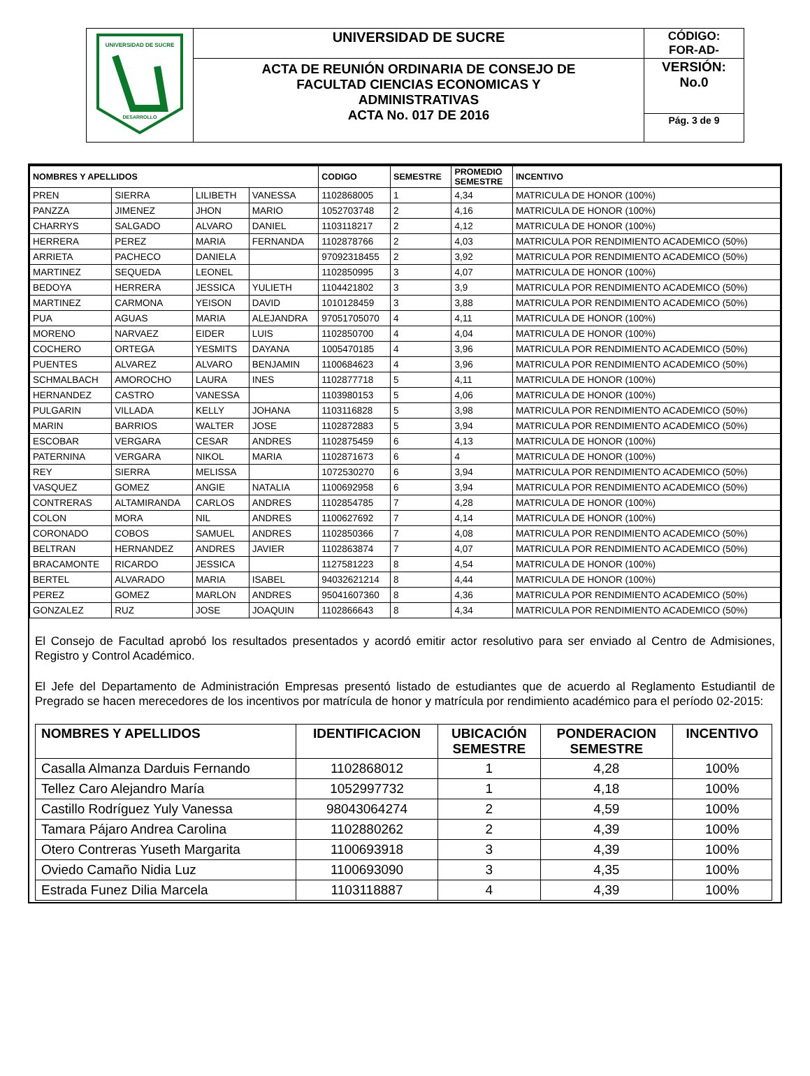| UNIVERSIDAD DE SUCRE DESARROLLO | UNIVERSIDAD DE SUCRE | CÓDIGO: FOR-AD- |
| | ACTA DE REUNIÓN ORDINARIA DE CONSEJO DE FACULTAD CIENCIAS ECONOMICAS Y ADMINISTRATIVAS ACTA No. 017 DE 2016 | VERSIÓN: No.0 |
| | | Pág. 3 de 9 |
| NOMBRES Y APELLIDOS | | | | CODIGO | SEMESTRE | PROMEDIO SEMESTRE | INCENTIVO |
| --- | --- | --- | --- | --- | --- | --- | --- |
| PREN | SIERRA | LILIBETH | VANESSA | 1102868005 | 1 | 4,34 | MATRICULA DE HONOR (100%) |
| PANZZA | JIMENEZ | JHON | MARIO | 1052703748 | 2 | 4,16 | MATRICULA DE HONOR (100%) |
| CHARRYS | SALGADO | ALVARO | DANIEL | 1103118217 | 2 | 4,12 | MATRICULA DE HONOR (100%) |
| HERRERA | PEREZ | MARIA | FERNANDA | 1102878766 | 2 | 4,03 | MATRICULA POR RENDIMIENTO ACADEMICO (50%) |
| ARRIETA | PACHECO | DANIELA | | 97092318455 | 2 | 3,92 | MATRICULA POR RENDIMIENTO ACADEMICO (50%) |
| MARTINEZ | SEQUEDA | LEONEL | | 1102850995 | 3 | 4,07 | MATRICULA DE HONOR (100%) |
| BEDOYA | HERRERA | JESSICA | YULIETH | 1104421802 | 3 | 3,9 | MATRICULA POR RENDIMIENTO ACADEMICO (50%) |
| MARTINEZ | CARMONA | YEISON | DAVID | 1010128459 | 3 | 3,88 | MATRICULA POR RENDIMIENTO ACADEMICO (50%) |
| PUA | AGUAS | MARIA | ALEJANDRA | 97051705070 | 4 | 4,11 | MATRICULA DE HONOR (100%) |
| MORENO | NARVAEZ | EIDER | LUIS | 1102850700 | 4 | 4,04 | MATRICULA DE HONOR (100%) |
| COCHERO | ORTEGA | YESMITS | DAYANA | 1005470185 | 4 | 3,96 | MATRICULA POR RENDIMIENTO ACADEMICO (50%) |
| PUENTES | ALVAREZ | ALVARO | BENJAMIN | 1100684623 | 4 | 3,96 | MATRICULA POR RENDIMIENTO ACADEMICO (50%) |
| SCHMALBACH | AMOROCHO | LAURA | INES | 1102877718 | 5 | 4,11 | MATRICULA DE HONOR (100%) |
| HERNANDEZ | CASTRO | VANESSA | | 1103980153 | 5 | 4,06 | MATRICULA DE HONOR (100%) |
| PULGARIN | VILLADA | KELLY | JOHANA | 1103116828 | 5 | 3,98 | MATRICULA POR RENDIMIENTO ACADEMICO (50%) |
| MARIN | BARRIOS | WALTER | JOSE | 1102872883 | 5 | 3,94 | MATRICULA POR RENDIMIENTO ACADEMICO (50%) |
| ESCOBAR | VERGARA | CESAR | ANDRES | 1102875459 | 6 | 4,13 | MATRICULA DE HONOR (100%) |
| PATERNINA | VERGARA | NIKOL | MARIA | 1102871673 | 6 | 4 | MATRICULA DE HONOR (100%) |
| REY | SIERRA | MELISSA | | 1072530270 | 6 | 3,94 | MATRICULA POR RENDIMIENTO ACADEMICO (50%) |
| VASQUEZ | GOMEZ | ANGIE | NATALIA | 1100692958 | 6 | 3,94 | MATRICULA POR RENDIMIENTO ACADEMICO (50%) |
| CONTRERAS | ALTAMIRANDA | CARLOS | ANDRES | 1102854785 | 7 | 4,28 | MATRICULA DE HONOR (100%) |
| COLON | MORA | NIL | ANDRES | 1100627692 | 7 | 4,14 | MATRICULA DE HONOR (100%) |
| CORONADO | COBOS | SAMUEL | ANDRES | 1102850366 | 7 | 4,08 | MATRICULA POR RENDIMIENTO ACADEMICO (50%) |
| BELTRAN | HERNANDEZ | ANDRES | JAVIER | 1102863874 | 7 | 4,07 | MATRICULA POR RENDIMIENTO ACADEMICO (50%) |
| BRACAMONTE | RICARDO | JESSICA | | 1127581223 | 8 | 4,54 | MATRICULA DE HONOR (100%) |
| BERTEL | ALVARADO | MARIA | ISABEL | 94032621214 | 8 | 4,44 | MATRICULA DE HONOR (100%) |
| PEREZ | GOMEZ | MARLON | ANDRES | 95041607360 | 8 | 4,36 | MATRICULA POR RENDIMIENTO ACADEMICO (50%) |
| GONZALEZ | RUZ | JOSE | JOAQUIN | 1102866643 | 8 | 4,34 | MATRICULA POR RENDIMIENTO ACADEMICO (50%) |
El Consejo de Facultad aprobó los resultados presentados y acordó emitir actor resolutivo para ser enviado al Centro de Admisiones, Registro y Control Académico.
El Jefe del Departamento de Administración Empresas presentó listado de estudiantes que de acuerdo al Reglamento Estudiantil de Pregrado se hacen merecedores de los incentivos por matrícula de honor y matrícula por rendimiento académico para el período 02-2015:
| NOMBRES Y APELLIDOS | IDENTIFICACION | UBICACIÓN SEMESTRE | PONDERACION SEMESTRE | INCENTIVO |
| --- | --- | --- | --- | --- |
| Casalla Almanza Darduis Fernando | 1102868012 | 1 | 4,28 | 100% |
| Tellez Caro Alejandro María | 1052997732 | 1 | 4,18 | 100% |
| Castillo Rodríguez Yuly Vanessa | 98043064274 | 2 | 4,59 | 100% |
| Tamara Pájaro Andrea Carolina | 1102880262 | 2 | 4,39 | 100% |
| Otero Contreras Yuseth Margarita | 1100693918 | 3 | 4,39 | 100% |
| Oviedo Camaño Nidia Luz | 1100693090 | 3 | 4,35 | 100% |
| Estrada Funez Dilia Marcela | 1103118887 | 4 | 4,39 | 100% |